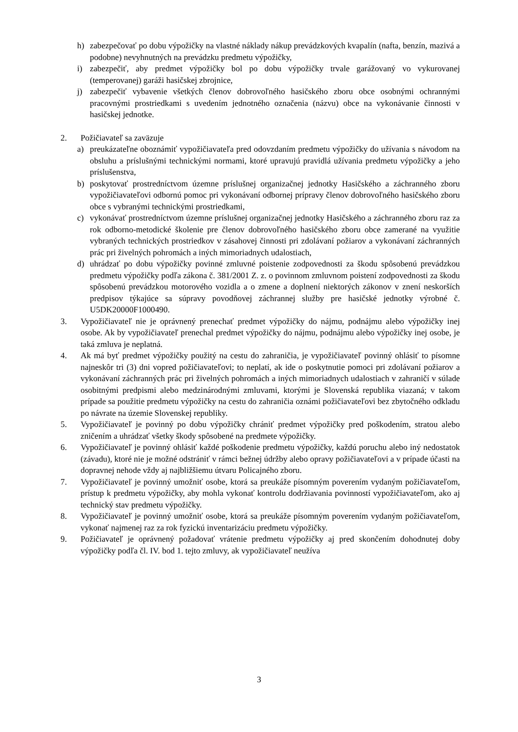h) zabezpečovať po dobu výpožičky na vlastné náklady nákup prevádzkových kvapalín (nafta, benzín, mazivá a podobne) nevyhnutných na prevádzku predmetu výpožičky,
i) zabezpečiť, aby predmet výpožičky bol po dobu výpožičky trvale garážovaný vo vykurovanej (temperovanej) garáži hasičskej zbrojnice,
j) zabezpečiť vybavenie všetkých členov dobrovoľného hasičského zboru obce osobnými ochrannými pracovnými prostriedkami s uvedením jednotného označenia (názvu) obce na vykonávanie činnosti v hasičskej jednotke.
2. Požičiavateľ sa zaväzuje
a) preukázateľne oboznámiť vypožičiavateľa pred odovzdaním predmetu výpožičky do užívania s návodom na obsluhu a príslušnými technickými normami, ktoré upravujú pravidlá užívania predmetu výpožičky a jeho príslušenstva,
b) poskytovať prostredníctvom územne príslušnej organizačnej jednotky Hasičského a záchranného zboru vypožičiavateľovi odbornú pomoc pri vykonávaní odbornej prípravy členov dobrovoľného hasičského zboru obce s vybranými technickými prostriedkami,
c) vykonávať prostredníctvom územne príslušnej organizačnej jednotky Hasičského a záchranného zboru raz za rok odborno-metodické školenie pre členov dobrovoľného hasičského zboru obce zamerané na využitie vybraných technických prostriedkov v zásahovej činnosti pri zdolávaní požiarov a vykonávaní záchranných prác pri živelných pohromách a iných mimoriadnych udalostiach,
d) uhrádzať po dobu výpožičky povinné zmluvné poistenie zodpovednosti za škodu spôsobenú prevádzkou predmetu výpožičky podľa zákona č. 381/2001 Z. z. o povinnom zmluvnom poistení zodpovednosti za škodu spôsobenú prevádzkou motorového vozidla a o zmene a doplnení niektorých zákonov v znení neskorších predpisov týkajúce sa súpravy povodňovej záchrannej služby pre hasičské jednotky výrobné č. U5DK20000F1000490.
3. Vypožičiavateľ nie je oprávnený prenechať predmet výpožičky do nájmu, podnájmu alebo výpožičky inej osobe. Ak by vypožičiavateľ prenechal predmet výpožičky do nájmu, podnájmu alebo výpožičky inej osobe, je taká zmluva je neplatná.
4. Ak má byť predmet výpožičky použitý na cestu do zahraničia, je vypožičiavateľ povinný ohlásiť to písomne najneskôr tri (3) dni vopred požičiavateľovi; to neplatí, ak ide o poskytnutie pomoci pri zdolávaní požiarov a vykonávaní záchranných prác pri živelných pohromách a iných mimoriadnych udalostiach v zahraničí v súlade osobitnými predpismi alebo medzinárodnými zmluvami, ktorými je Slovenská republika viazaná; v takom prípade sa použitie predmetu výpožičky na cestu do zahraničia oznámi požičiavateľovi bez zbytočného odkladu po návrate na územie Slovenskej republiky.
5. Vypožičiavateľ je povinný po dobu výpožičky chrániť predmet výpožičky pred poškodením, stratou alebo zničením a uhrádzať všetky škody spôsobené na predmete výpožičky.
6. Vypožičiavateľ je povinný ohlásiť každé poškodenie predmetu výpožičky, každú poruchu alebo iný nedostatok (závadu), ktoré nie je možné odstrániť v rámci bežnej údržby alebo opravy požičiavateľovi a v prípade účasti na dopravnej nehode vždy aj najbližšiemu útvaru Policajného zboru.
7. Vypožičiavateľ je povinný umožniť osobe, ktorá sa preukáže písomným poverením vydaným požičiavateľom, prístup k predmetu výpožičky, aby mohla vykonať kontrolu dodržiavania povinností vypožičiavateľom, ako aj technický stav predmetu výpožičky.
8. Vypožičiavateľ je povinný umožniť osobe, ktorá sa preukáže písomným poverením vydaným požičiavateľom, vykonať najmenej raz za rok fyzickú inventarizáciu predmetu výpožičky.
9. Požičiavateľ je oprávnený požadovať vrátenie predmetu výpožičky aj pred skončením dohodnutej doby výpožičky podľa čl. IV. bod 1. tejto zmluvy, ak vypožičiavateľ neužíva
3